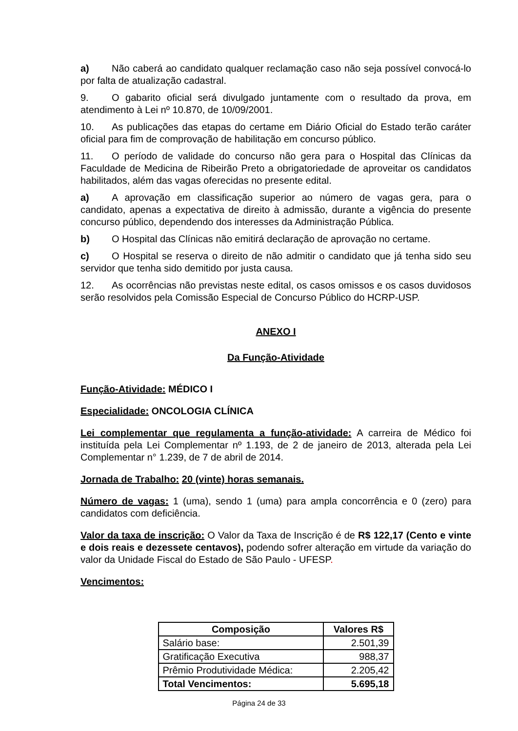a) Não caberá ao candidato qualquer reclamação caso não seja possível convocá-lo por falta de atualização cadastral.
9. O gabarito oficial será divulgado juntamente com o resultado da prova, em atendimento à Lei nº 10.870, de 10/09/2001.
10. As publicações das etapas do certame em Diário Oficial do Estado terão caráter oficial para fim de comprovação de habilitação em concurso público.
11. O período de validade do concurso não gera para o Hospital das Clínicas da Faculdade de Medicina de Ribeirão Preto a obrigatoriedade de aproveitar os candidatos habilitados, além das vagas oferecidas no presente edital.
a) A aprovação em classificação superior ao número de vagas gera, para o candidato, apenas a expectativa de direito à admissão, durante a vigência do presente concurso público, dependendo dos interesses da Administração Pública.
b) O Hospital das Clínicas não emitirá declaração de aprovação no certame.
c) O Hospital se reserva o direito de não admitir o candidato que já tenha sido seu servidor que tenha sido demitido por justa causa.
12. As ocorrências não previstas neste edital, os casos omissos e os casos duvidosos serão resolvidos pela Comissão Especial de Concurso Público do HCRP-USP.
ANEXO I
Da Função-Atividade
Função-Atividade: MÉDICO I
Especialidade: ONCOLOGIA CLÍNICA
Lei complementar que regulamenta a função-atividade: A carreira de Médico foi instituída pela Lei Complementar nº 1.193, de 2 de janeiro de 2013, alterada pela Lei Complementar n° 1.239, de 7 de abril de 2014.
Jornada de Trabalho: 20 (vinte) horas semanais.
Número de vagas: 1 (uma), sendo 1 (uma) para ampla concorrência e 0 (zero) para candidatos com deficiência.
Valor da taxa de inscrição: O Valor da Taxa de Inscrição é de R$ 122,17 (Cento e vinte e dois reais e dezessete centavos), podendo sofrer alteração em virtude da variação do valor da Unidade Fiscal do Estado de São Paulo - UFESP.
Vencimentos:
| Composição | Valores R$ |
| --- | --- |
| Salário base: | 2.501,39 |
| Gratificação Executiva | 988,37 |
| Prêmio Produtividade Médica: | 2.205,42 |
| Total Vencimentos: | 5.695,18 |
Página 24 de 33